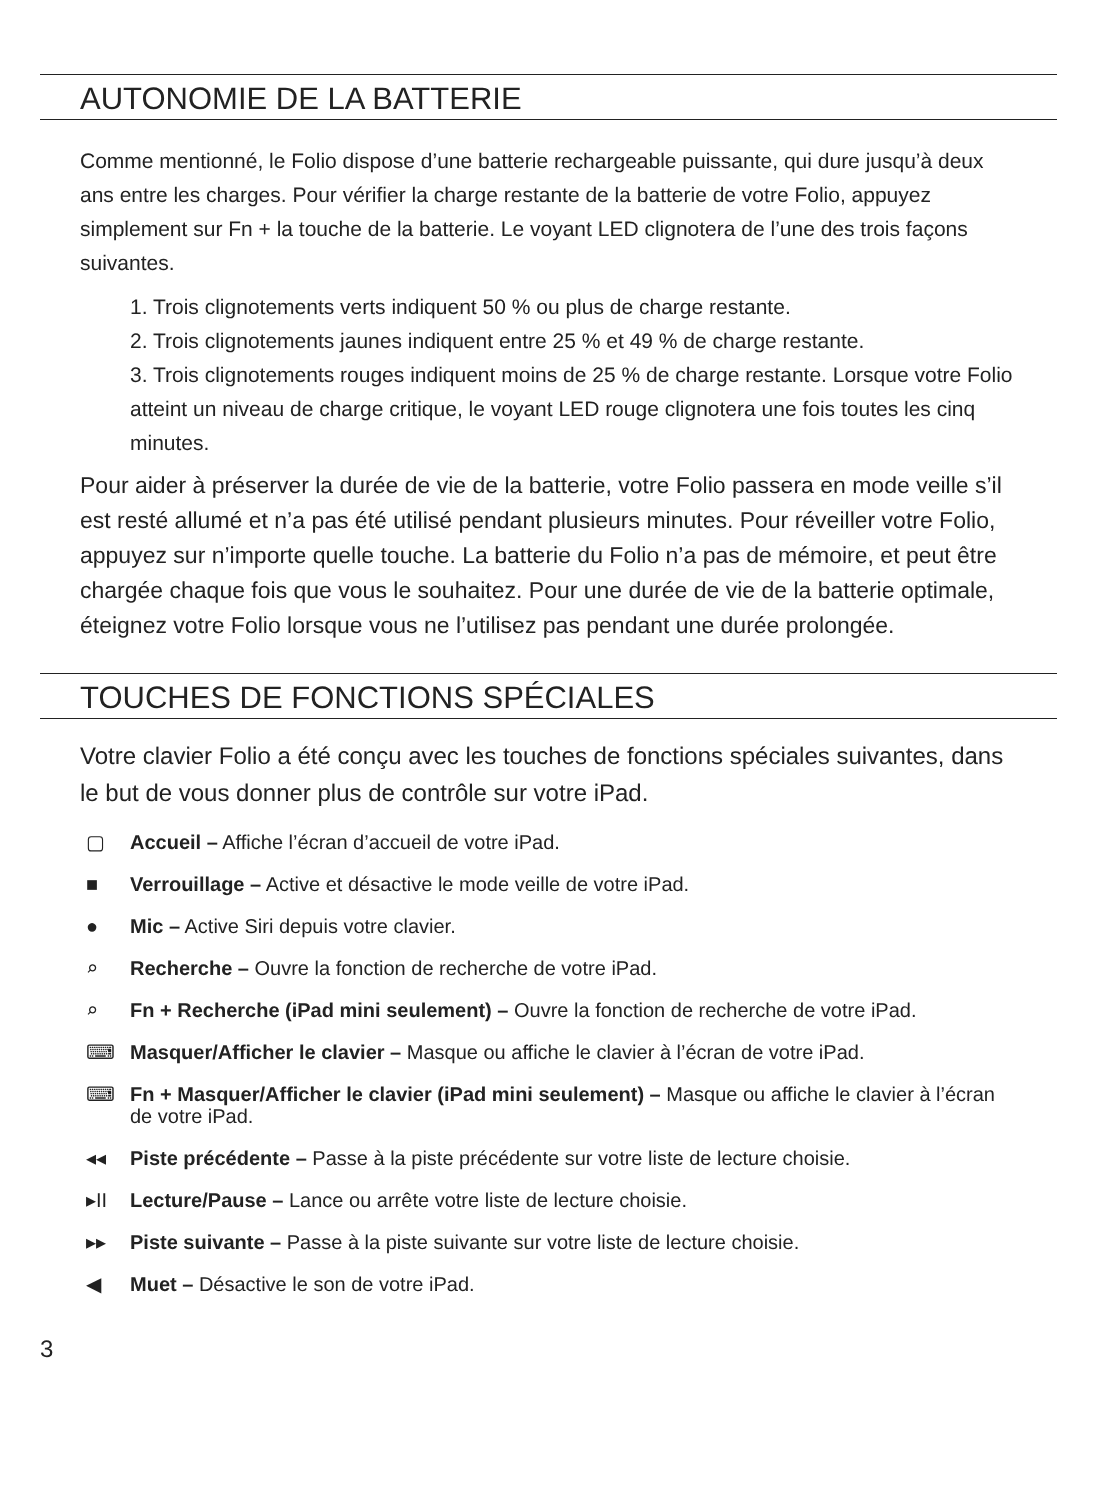AUTONOMIE DE LA BATTERIE
Comme mentionné, le Folio dispose d’une batterie rechargeable puissante, qui dure jusqu’à deux ans entre les charges. Pour vérifier la charge restante de la batterie de votre Folio, appuyez simplement sur Fn + la touche de la batterie. Le voyant LED clignotera de l’une des trois façons suivantes.
1. Trois clignotements verts indiquent 50 % ou plus de charge restante.
2. Trois clignotements jaunes indiquent entre 25 % et 49 % de charge restante.
3. Trois clignotements rouges indiquent moins de 25 % de charge restante. Lorsque votre Folio atteint un niveau de charge critique, le voyant LED rouge clignotera une fois toutes les cinq minutes.
Pour aider à préserver la durée de vie de la batterie, votre Folio passera en mode veille s’il est resté allumé et n’a pas été utilisé pendant plusieurs minutes. Pour réveiller votre Folio, appuyez sur n’importe quelle touche. La batterie du Folio n’a pas de mémoire, et peut être chargée chaque fois que vous le souhaitez. Pour une durée de vie de la batterie optimale, éteignez votre Folio lorsque vous ne l’utilisez pas pendant une durée prolongée.
TOUCHES DE FONCTIONS SPÉCIALES
Votre clavier Folio a été conçu avec les touches de fonctions spéciales suivantes, dans le but de vous donner plus de contrôle sur votre iPad.
▢ Accueil – Affiche l’écran d’accueil de votre iPad.
■ Verrouillage – Active et désactive le mode veille de votre iPad.
● Mic – Active Siri depuis votre clavier.
⌕ Recherche – Ouvre la fonction de recherche de votre iPad.
⌕ Fn + Recherche (iPad mini seulement) – Ouvre la fonction de recherche de votre iPad.
⌨ Masquer/Afficher le clavier – Masque ou affiche le clavier à l’écran de votre iPad.
⌨ Fn + Masquer/Afficher le clavier (iPad mini seulement) – Masque ou affiche le clavier à l’écran de votre iPad.
◂◂ Piste précédente – Passe à la piste précédente sur votre liste de lecture choisie.
▸II Lecture/Pause – Lance ou arrête votre liste de lecture choisie.
▸▸ Piste suivante – Passe à la piste suivante sur votre liste de lecture choisie.
◀ Muet – Désactive le son de votre iPad.
3